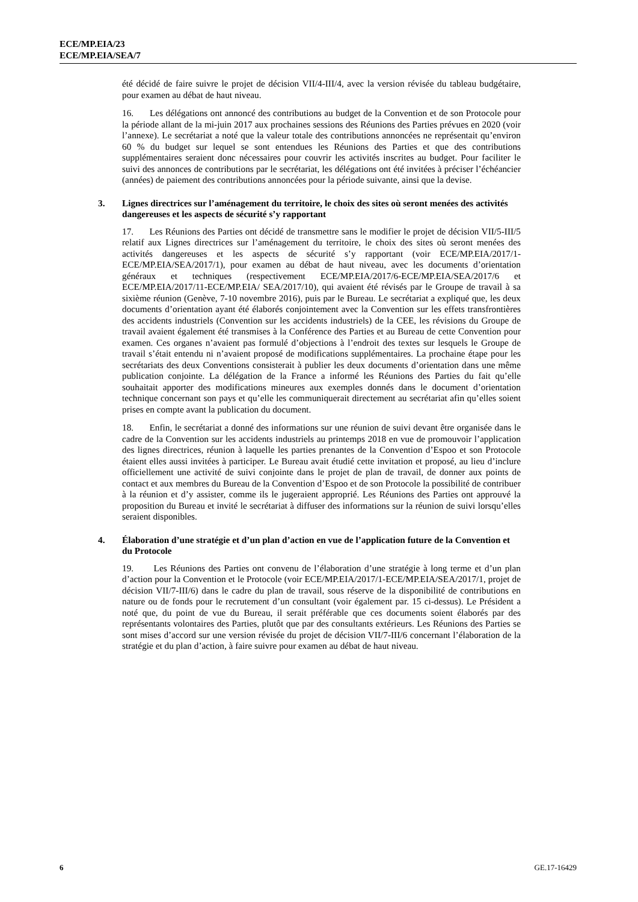ECE/MP.EIA/23
ECE/MP.EIA/SEA/7
été décidé de faire suivre le projet de décision VII/4-III/4, avec la version révisée du tableau budgétaire, pour examen au débat de haut niveau.
16. Les délégations ont annoncé des contributions au budget de la Convention et de son Protocole pour la période allant de la mi-juin 2017 aux prochaines sessions des Réunions des Parties prévues en 2020 (voir l’annexe). Le secrétariat a noté que la valeur totale des contributions annoncées ne représentait qu’environ 60 % du budget sur lequel se sont entendues les Réunions des Parties et que des contributions supplémentaires seraient donc nécessaires pour couvrir les activités inscrites au budget. Pour faciliter le suivi des annonces de contributions par le secrétariat, les délégations ont été invitées à préciser l’échéancier (années) de paiement des contributions annoncées pour la période suivante, ainsi que la devise.
3. Lignes directrices sur l’aménagement du territoire, le choix des sites où seront menées des activités dangereuses et les aspects de sécurité s’y rapportant
17. Les Réunions des Parties ont décidé de transmettre sans le modifier le projet de décision VII/5-III/5 relatif aux Lignes directrices sur l’aménagement du territoire, le choix des sites où seront menées des activités dangereuses et les aspects de sécurité s’y rapportant (voir ECE/MP.EIA/2017/1-ECE/MP.EIA/SEA/2017/1), pour examen au débat de haut niveau, avec les documents d’orientation généraux et techniques (respectivement ECE/MP.EIA/2017/6-ECE/MP.EIA/SEA/2017/6 et ECE/MP.EIA/2017/11-ECE/MP.EIA/ SEA/2017/10), qui avaient été révisés par le Groupe de travail à sa sixième réunion (Genève, 7-10 novembre 2016), puis par le Bureau. Le secrétariat a expliqué que, les deux documents d’orientation ayant été élaborés conjointement avec la Convention sur les effets transfrontières des accidents industriels (Convention sur les accidents industriels) de la CEE, les révisions du Groupe de travail avaient également été transmises à la Conférence des Parties et au Bureau de cette Convention pour examen. Ces organes n’avaient pas formulé d’objections à l’endroit des textes sur lesquels le Groupe de travail s’était entendu ni n’avaient proposé de modifications supplémentaires. La prochaine étape pour les secrétariats des deux Conventions consisterait à publier les deux documents d’orientation dans une même publication conjointe. La délégation de la France a informé les Réunions des Parties du fait qu’elle souhaitait apporter des modifications mineures aux exemples donnés dans le document d’orientation technique concernant son pays et qu’elle les communiquerait directement au secrétariat afin qu’elles soient prises en compte avant la publication du document.
18. Enfin, le secrétariat a donné des informations sur une réunion de suivi devant être organisée dans le cadre de la Convention sur les accidents industriels au printemps 2018 en vue de promouvoir l’application des lignes directrices, réunion à laquelle les parties prenantes de la Convention d’Espoo et son Protocole étaient elles aussi invitées à participer. Le Bureau avait étudié cette invitation et proposé, au lieu d’inclure officiellement une activité de suivi conjointe dans le projet de plan de travail, de donner aux points de contact et aux membres du Bureau de la Convention d’Espoo et de son Protocole la possibilité de contribuer à la réunion et d’y assister, comme ils le jugeraient approprié. Les Réunions des Parties ont approuvé la proposition du Bureau et invité le secrétariat à diffuser des informations sur la réunion de suivi lorsqu’elles seraient disponibles.
4. Élaboration d’une stratégie et d’un plan d’action en vue de l’application future de la Convention et du Protocole
19. Les Réunions des Parties ont convenu de l’élaboration d’une stratégie à long terme et d’un plan d’action pour la Convention et le Protocole (voir ECE/MP.EIA/2017/1-ECE/MP.EIA/SEA/2017/1, projet de décision VII/7-III/6) dans le cadre du plan de travail, sous réserve de la disponibilité de contributions en nature ou de fonds pour le recrutement d’un consultant (voir également par. 15 ci-dessus). Le Président a noté que, du point de vue du Bureau, il serait préférable que ces documents soient élaborés par des représentants volontaires des Parties, plutôt que par des consultants extérieurs. Les Réunions des Parties se sont mises d’accord sur une version révisée du projet de décision VII/7-III/6 concernant l’élaboration de la stratégie et du plan d’action, à faire suivre pour examen au débat de haut niveau.
6 GE.17-16429